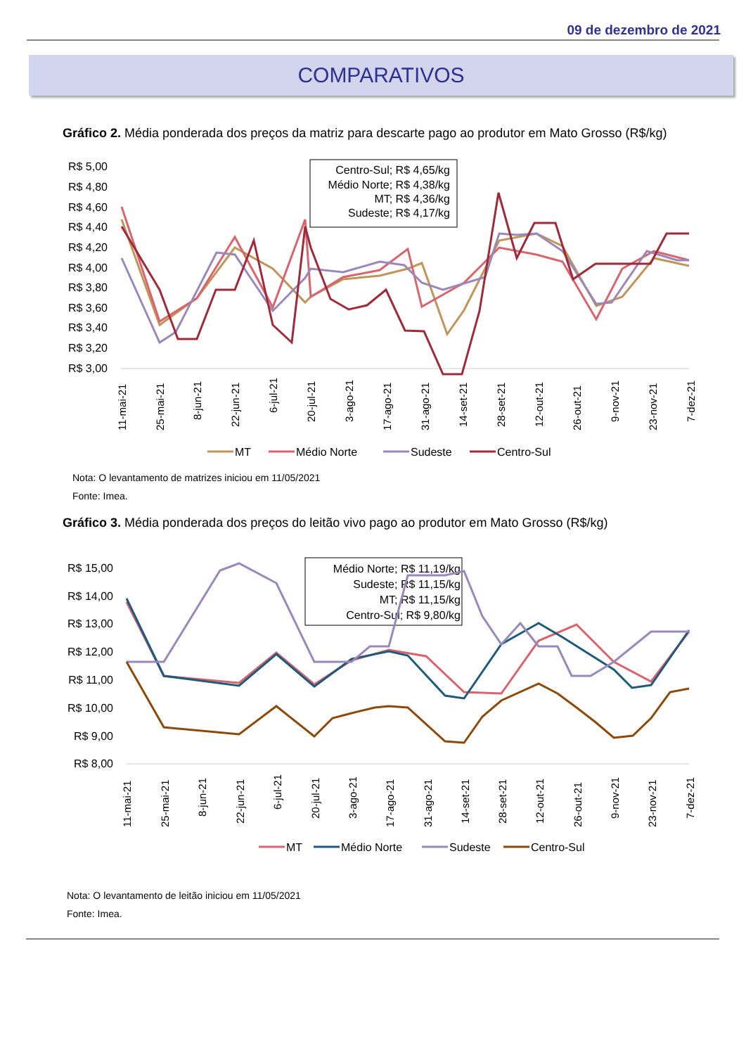09 de dezembro de 2021
COMPARATIVOS
Gráfico 2. Média ponderada dos preços da matriz para descarte pago ao produtor em Mato Grosso (R$/kg)
R$ 5,00
R$ 4,80
R$ 4,60
R$ 4,40
R$ 4,20
R$ 4,00
R$ 3,80
R$ 3,60
R$ 3,40
R$ 3,20
R$ 3,00
Centro-Sul; R$ 4,65/kg
Médio Norte; R$ 4,38/kg
MT; R$ 4,36/kg
Sudeste; R$ 4,17/kg
11-mai-21
25-mai-21
8-jun-21
22-jun-21
6-jul-21
20-jul-21
3-ago-21
17-ago-21
31-ago-21
14-set-21
28-set-21
12-out-21
26-out-21
9-nov-21
23-nov-21
7-dez-21
MT
Médio Norte
Sudeste
Centro-Sul
Nota: O levantamento de matrizes iniciou em 11/05/2021
Fonte: Imea.
Gráfico 3. Média ponderada dos preços do leitão vivo pago ao produtor em Mato Grosso (R$/kg)
R$ 15,00
R$ 14,00
R$ 13,00
R$ 12,00
R$ 11,00
R$ 10,00
R$ 9,00
R$ 8,00
Médio Norte; R$ 11,19/kg
Sudeste; R$ 11,15/kg
MT; R$ 11,15/kg
Centro-Sul; R$ 9,80/kg
11-mai-21
25-mai-21
8-jun-21
22-jun-21
6-jul-21
20-jul-21
3-ago-21
17-ago-21
31-ago-21
14-set-21
28-set-21
12-out-21
26-out-21
9-nov-21
23-nov-21
7-dez-21
MT
Médio Norte
Sudeste
Centro-Sul
Nota: O levantamento de leitão iniciou em 11/05/2021
Fonte: Imea.